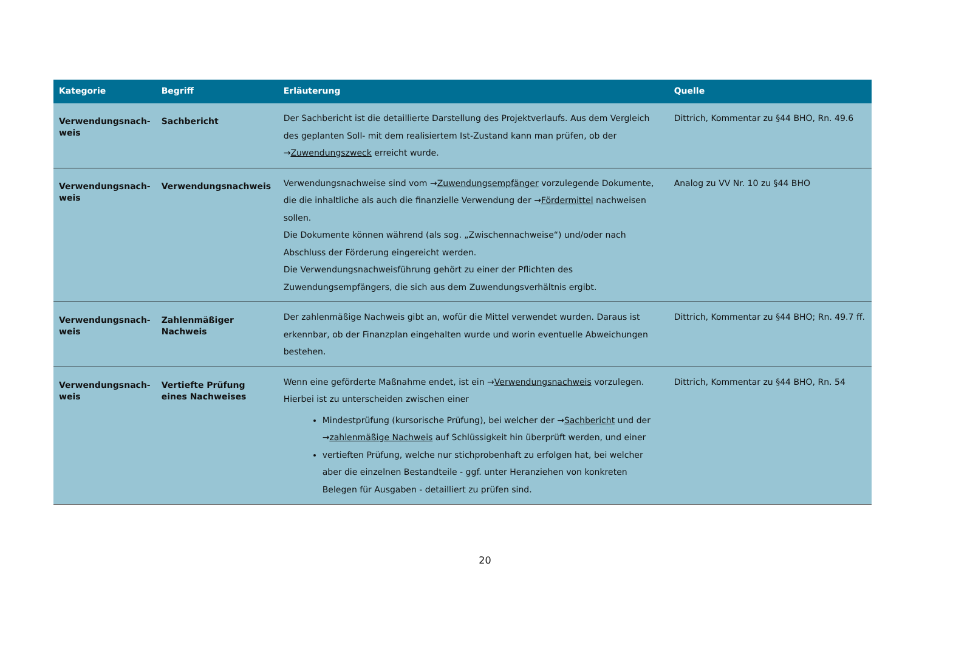| Kategorie | Begriff | Erläuterung | Quelle |
| --- | --- | --- | --- |
| Verwendungsnach- weis | Sachbericht | Der Sachbericht ist die detaillierte Darstellung des Projektverlaufs. Aus dem Vergleich des geplanten Soll- mit dem realisiertem Ist-Zustand kann man prüfen, ob der → Zuwendungszweck erreicht wurde. | Dittrich, Kommentar zu §44 BHO, Rn. 49.6 |
| Verwendungsnach- weis | Verwendungsnachweis | Verwendungsnachweise sind vom → Zuwendungsempfänger vorzulegende Dokumente, die die inhaltliche als auch die finanzielle Verwendung der → Fördermittel nachweisen sollen. Die Dokumente können während (als sog. „Zwischennachweise“) und/oder nach Abschluss der Förderung eingereicht werden. Die Verwendungsnachweisführung gehört zu einer der Pflichten des Zuwendungsempfängers, die sich aus dem Zuwendungsverhältnis ergibt. | Analog zu VV Nr. 10 zu §44 BHO |
| Verwendungsnach- weis | Zahlenmäßiger Nachweis | Der zahlenmäßige Nachweis gibt an, wofür die Mittel verwendet wurden. Daraus ist erkennbar, ob der Finanzplan eingehalten wurde und worin eventuelle Abweichungen bestehen. | Dittrich, Kommentar zu §44 BHO; Rn. 49.7 ff. |
| Verwendungsnach- weis | Vertiefte Prüfung eines Nachweises | Wenn eine geförderte Maßnahme endet, ist ein → Verwendungsnachweis vorzulegen. Hierbei ist zu unterscheiden zwischen einer Mindestprüfung (kursorische Prüfung), bei welcher der → Sachbericht und der → zahlenmäßige Nachweis auf Schlüssigkeit hin überprüft werden, und einer vertieften Prüfung, welche nur stichprobenhaft zu erfolgen hat, bei welcher aber die einzelnen Bestandteile - ggf. unter Heranziehen von konkreten Belegen für Ausgaben - detailliert zu prüfen sind. | Dittrich, Kommentar zu §44 BHO, Rn. 54 |
20